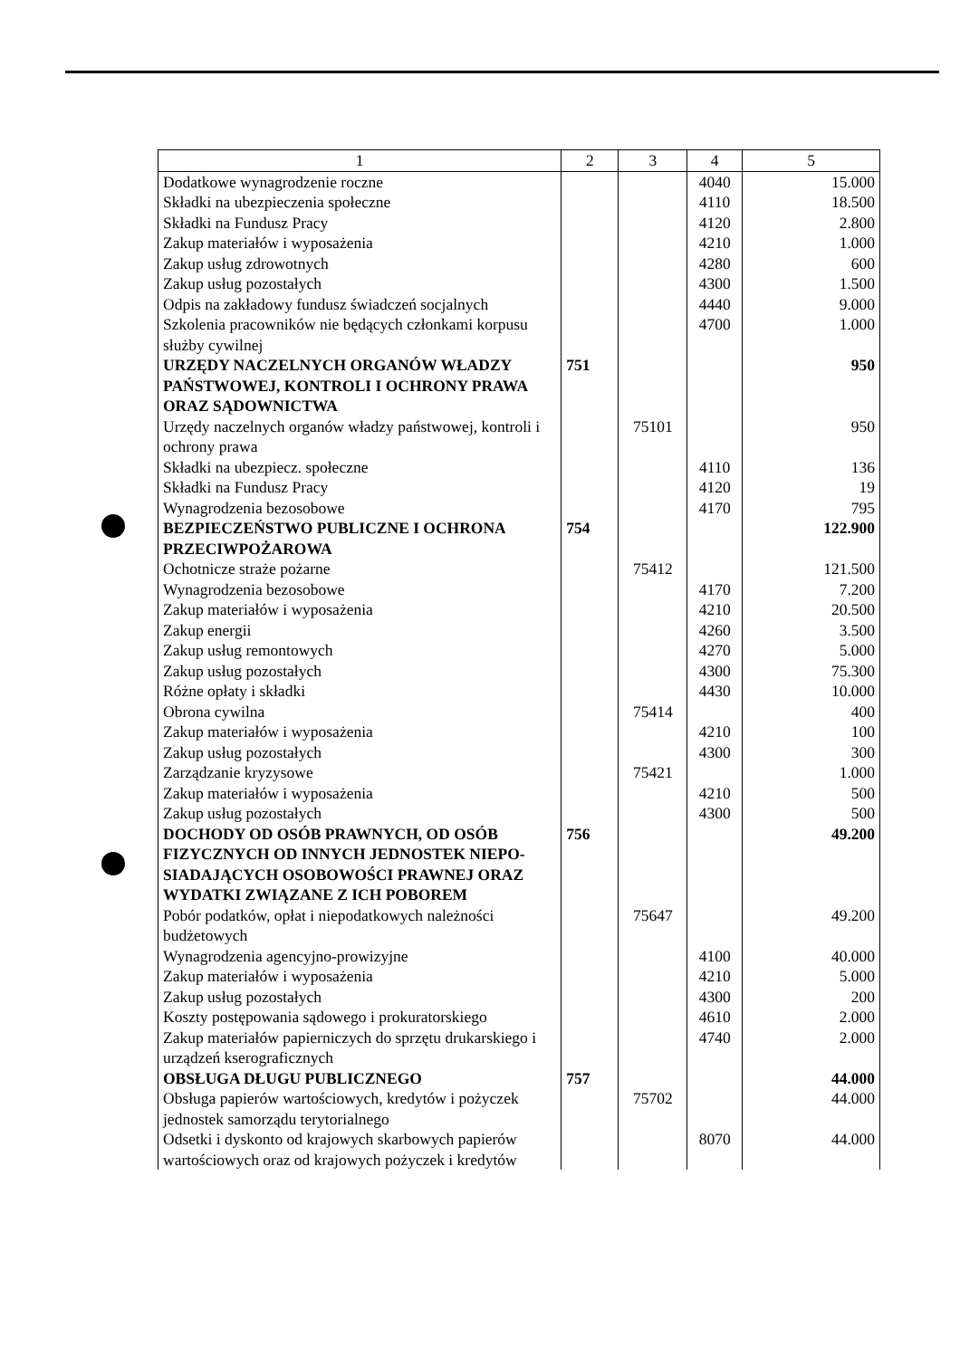| 1 | 2 | 3 | 4 | 5 |
| --- | --- | --- | --- | --- |
| Dodatkowe wynagrodzenie roczne | | | 4040 | 15.000 |
| Składki na ubezpieczenia społeczne | | | 4110 | 18.500 |
| Składki na Fundusz Pracy | | | 4120 | 2.800 |
| Zakup materiałów i wyposażenia | | | 4210 | 1.000 |
| Zakup usług zdrowotnych | | | 4280 | 600 |
| Zakup usług pozostałych | | | 4300 | 1.500 |
| Odpis na zakładowy fundusz świadczeń socjalnych | | | 4440 | 9.000 |
| Szkolenia pracowników nie będących członkami korpusu służby cywilnej | | | 4700 | 1.000 |
| URZĘDY NACZELNYCH ORGANÓW WŁADZY PAŃSTWOWEJ, KONTROLI I OCHRONY PRAWA ORAZ SĄDOWNICTWA | 751 | | | 950 |
| Urzędy naczelnych organów władzy państwowej, kontroli i ochrony prawa | | 75101 | | 950 |
| Składki na ubezpiecz. społeczne | | | 4110 | 136 |
| Składki na Fundusz Pracy | | | 4120 | 19 |
| Wynagrodzenia bezosobowe | | | 4170 | 795 |
| BEZPIECZEŃSTWO PUBLICZNE I OCHRONA PRZECIWPOŻAROWA | 754 | | | 122.900 |
| Ochotnicze straże pożarne | | 75412 | | 121.500 |
| Wynagrodzenia bezosobowe | | | 4170 | 7.200 |
| Zakup materiałów i wyposażenia | | | 4210 | 20.500 |
| Zakup energii | | | 4260 | 3.500 |
| Zakup usług remontowych | | | 4270 | 5.000 |
| Zakup usług pozostałych | | | 4300 | 75.300 |
| Różne opłaty i składki | | | 4430 | 10.000 |
| Obrona cywilna | | 75414 | | 400 |
| Zakup materiałów i wyposażenia | | | 4210 | 100 |
| Zakup usług pozostałych | | | 4300 | 300 |
| Zarządzanie kryzysowe | | 75421 | | 1.000 |
| Zakup materiałów i wyposażenia | | | 4210 | 500 |
| Zakup usług pozostałych | | | 4300 | 500 |
| DOCHODY OD OSÓB PRAWNYCH, OD OSÓB FIZYCZNYCH OD INNYCH JEDNOSTEK NIEPO-SIADAJĄCYCH OSOBOWOŚCI PRAWNEJ ORAZ WYDATKI ZWIĄZANE Z ICH POBOREM | 756 | | | 49.200 |
| Pobór podatków, opłat i niepodatkowych należności budżetowych | | 75647 | | 49.200 |
| Wynagrodzenia agencyjno-prowizyjne | | | 4100 | 40.000 |
| Zakup materiałów i wyposażenia | | | 4210 | 5.000 |
| Zakup usług pozostałych | | | 4300 | 200 |
| Koszty postępowania sądowego i prokuratorskiego | | | 4610 | 2.000 |
| Zakup materiałów papierniczych do sprzętu drukarskiego i urządzeń kserograficznych | | | 4740 | 2.000 |
| OBSŁUGA DŁUGU PUBLICZNEGO | 757 | | | 44.000 |
| Obsługa papierów wartościowych, kredytów i pożyczek jednostek samorządu terytorialnego | | 75702 | | 44.000 |
| Odsetki i dyskonto od krajowych skarbowych papierów wartościowych oraz od krajowych pożyczek i kredytów | | | 8070 | 44.000 |